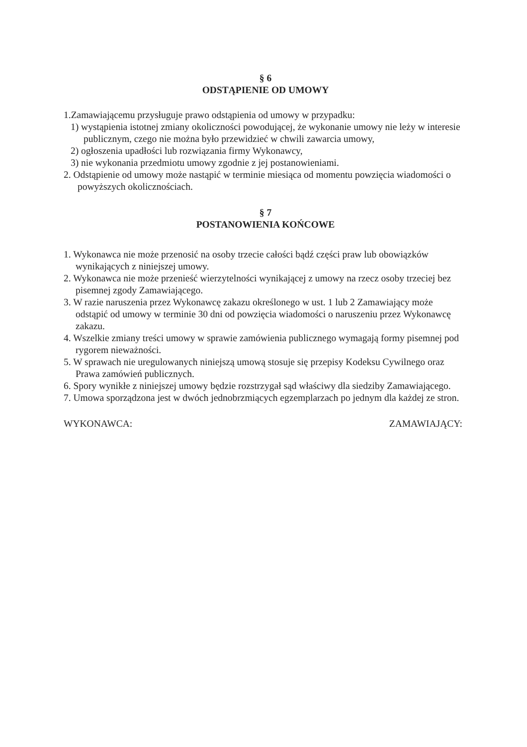§ 6
ODSTĄPIENIE OD UMOWY
1.Zamawiającemu przysługuje prawo odstąpienia od umowy w przypadku:
1) wystąpienia istotnej zmiany okoliczności powodującej, że wykonanie umowy nie leży w interesie publicznym, czego nie można było przewidzieć w chwili zawarcia umowy,
2) ogłoszenia upadłości lub rozwiązania firmy Wykonawcy,
3) nie wykonania przedmiotu umowy zgodnie z jej postanowieniami.
2. Odstąpienie od umowy może nastąpić w terminie miesiąca od momentu powzięcia wiadomości o powyższych okolicznościach.
§ 7
POSTANOWIENIA KOŃCOWE
1. Wykonawca nie może przenosić na osoby trzecie całości bądź części praw lub obowiązków wynikających z niniejszej umowy.
2. Wykonawca nie może przenieść wierzytelności wynikającej z umowy na rzecz osoby trzeciej bez pisemnej zgody Zamawiającego.
3. W razie naruszenia przez Wykonawcę zakazu określonego w ust. 1 lub 2 Zamawiający może odstąpić od umowy w terminie 30 dni od powzięcia wiadomości o naruszeniu przez Wykonawcę zakazu.
4. Wszelkie zmiany treści umowy w sprawie zamówienia publicznego wymagają formy pisemnej pod rygorem nieważności.
5. W sprawach nie uregulowanych niniejszą umową stosuje się przepisy Kodeksu Cywilnego oraz Prawa zamówień publicznych.
6. Spory wynikłe z niniejszej umowy będzie rozstrzygał sąd właściwy dla siedziby Zamawiającego.
7. Umowa sporządzona jest w dwóch jednobrzmiących egzemplarzach po jednym dla każdej ze stron.
WYKONAWCA: ZAMAWIAJĄCY: